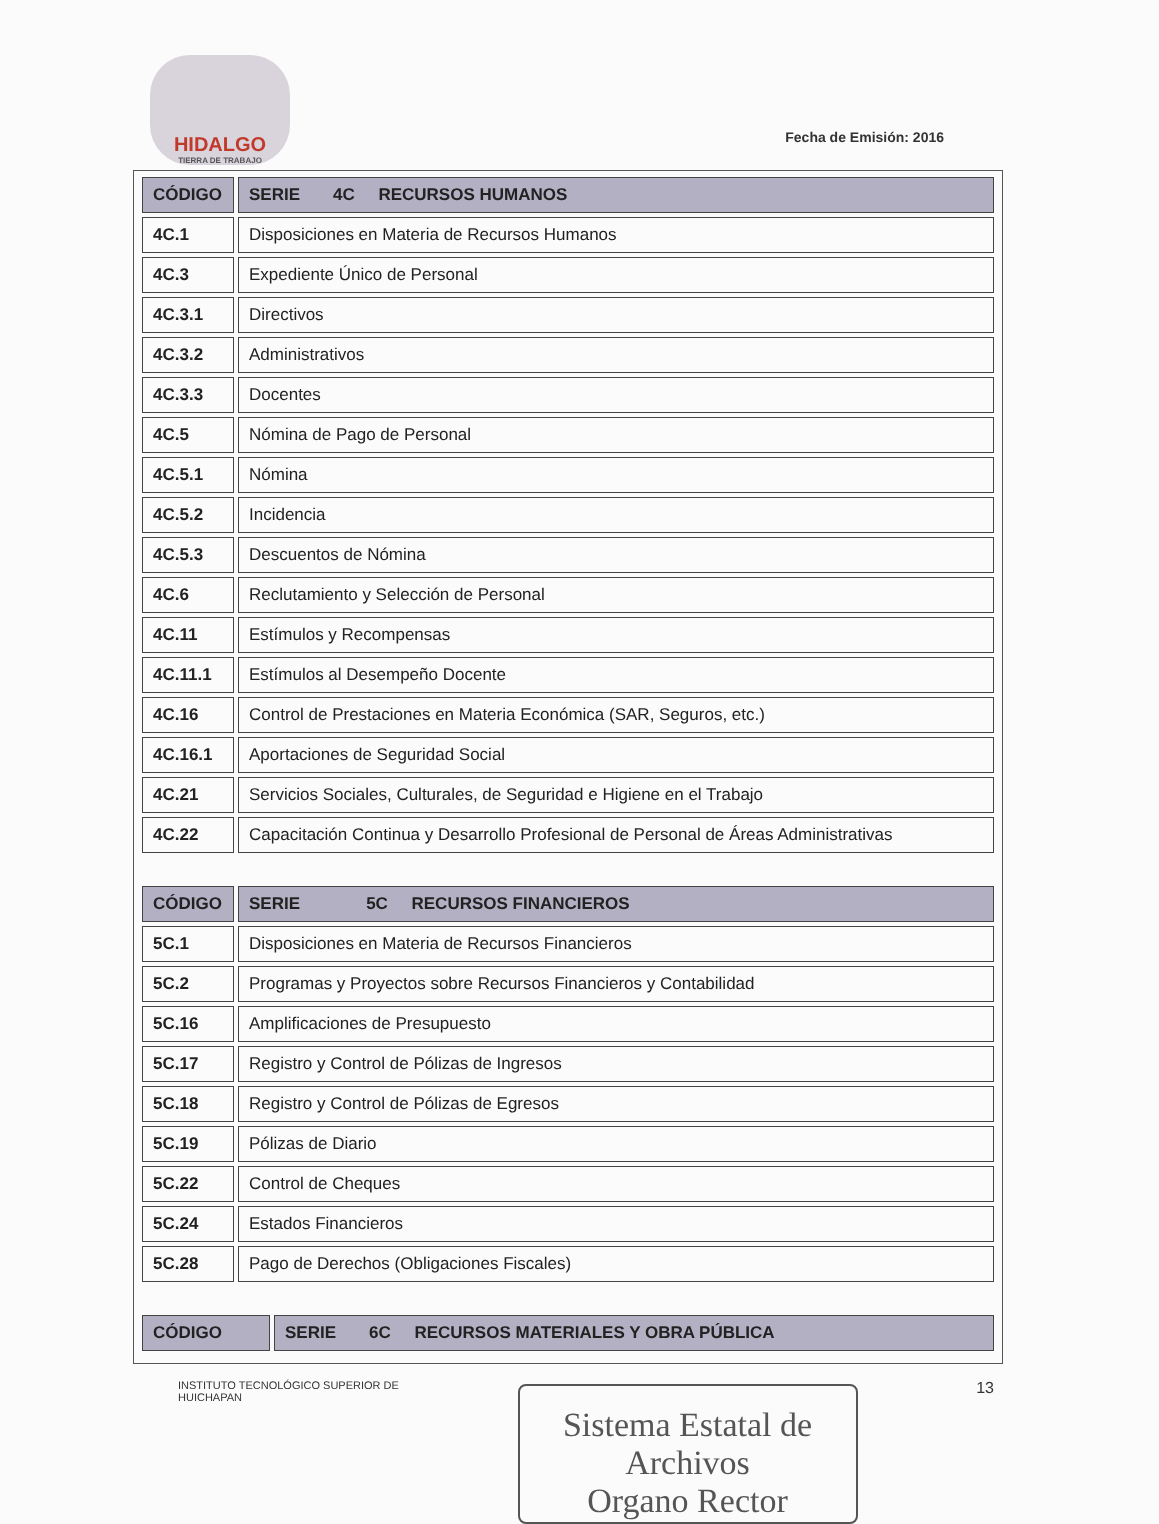HIDALGO
TIERRA DE TRABAJO
Fecha de Emisión: 2016
| CÓDIGO | SERIE 4C RECURSOS HUMANOS |
| --- | --- |
| 4C.1 | Disposiciones en Materia de Recursos Humanos |
| 4C.3 | Expediente Único de Personal |
| 4C.3.1 | Directivos |
| 4C.3.2 | Administrativos |
| 4C.3.3 | Docentes |
| 4C.5 | Nómina de Pago de Personal |
| 4C.5.1 | Nómina |
| 4C.5.2 | Incidencia |
| 4C.5.3 | Descuentos de Nómina |
| 4C.6 | Reclutamiento y Selección de Personal |
| 4C.11 | Estímulos y Recompensas |
| 4C.11.1 | Estímulos al Desempeño Docente |
| 4C.16 | Control de Prestaciones en Materia Económica (SAR, Seguros, etc.) |
| 4C.16.1 | Aportaciones de Seguridad Social |
| 4C.21 | Servicios Sociales, Culturales, de Seguridad e Higiene en el Trabajo |
| 4C.22 | Capacitación Continua y Desarrollo Profesional de Personal de Áreas Administrativas |
| CÓDIGO | SERIE 5C RECURSOS FINANCIEROS |
| --- | --- |
| 5C.1 | Disposiciones en Materia de Recursos Financieros |
| 5C.2 | Programas y Proyectos sobre Recursos Financieros y Contabilidad |
| 5C.16 | Amplificaciones de Presupuesto |
| 5C.17 | Registro y Control de Pólizas de Ingresos |
| 5C.18 | Registro y Control de Pólizas de Egresos |
| 5C.19 | Pólizas de Diario |
| 5C.22 | Control de Cheques |
| 5C.24 | Estados Financieros |
| 5C.28 | Pago de Derechos (Obligaciones Fiscales) |
| CÓDIGO | SERIE 6C RECURSOS MATERIALES Y OBRA PÚBLICA |
| --- | --- |
INSTITUTO TECNOLÓGICO SUPERIOR DE
HUICHAPAN
Sistema Estatal de Archivos
Organo Rector
13